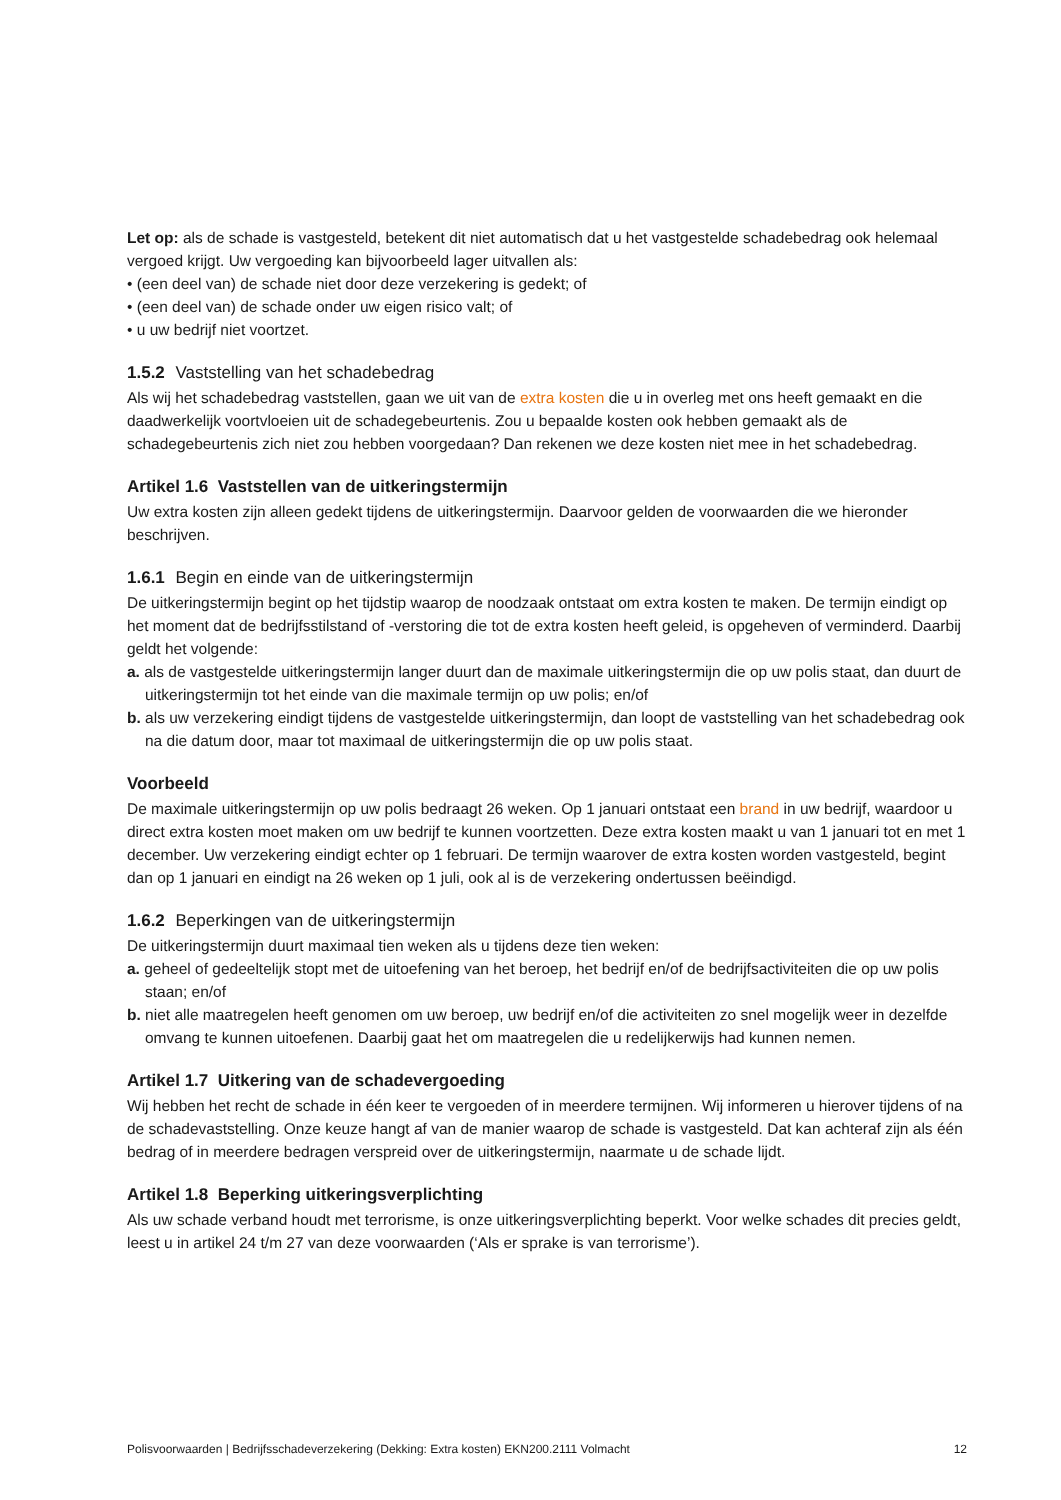Let op: als de schade is vastgesteld, betekent dit niet automatisch dat u het vastgestelde schadebedrag ook helemaal vergoed krijgt. Uw vergoeding kan bijvoorbeeld lager uitvallen als:
• (een deel van) de schade niet door deze verzekering is gedekt; of
• (een deel van) de schade onder uw eigen risico valt; of
• u uw bedrijf niet voortzet.
1.5.2 Vaststelling van het schadebedrag
Als wij het schadebedrag vaststellen, gaan we uit van de extra kosten die u in overleg met ons heeft gemaakt en die daadwerkelijk voortvloeien uit de schadegebeurtenis. Zou u bepaalde kosten ook hebben gemaakt als de schadegebeurtenis zich niet zou hebben voorgedaan? Dan rekenen we deze kosten niet mee in het schadebedrag.
Artikel 1.6 Vaststellen van de uitkeringstermijn
Uw extra kosten zijn alleen gedekt tijdens de uitkeringstermijn. Daarvoor gelden de voorwaarden die we hieronder beschrijven.
1.6.1 Begin en einde van de uitkeringstermijn
De uitkeringstermijn begint op het tijdstip waarop de noodzaak ontstaat om extra kosten te maken. De termijn eindigt op het moment dat de bedrijfsstilstand of -verstoring die tot de extra kosten heeft geleid, is opgeheven of verminderd. Daarbij geldt het volgende:
a. als de vastgestelde uitkeringstermijn langer duurt dan de maximale uitkeringstermijn die op uw polis staat, dan duurt de uitkeringstermijn tot het einde van die maximale termijn op uw polis; en/of
b. als uw verzekering eindigt tijdens de vastgestelde uitkeringstermijn, dan loopt de vaststelling van het schadebedrag ook na die datum door, maar tot maximaal de uitkeringstermijn die op uw polis staat.
Voorbeeld
De maximale uitkeringstermijn op uw polis bedraagt 26 weken. Op 1 januari ontstaat een brand in uw bedrijf, waardoor u direct extra kosten moet maken om uw bedrijf te kunnen voortzetten. Deze extra kosten maakt u van 1 januari tot en met 1 december. Uw verzekering eindigt echter op 1 februari. De termijn waarover de extra kosten worden vastgesteld, begint dan op 1 januari en eindigt na 26 weken op 1 juli, ook al is de verzekering ondertussen beëindigd.
1.6.2 Beperkingen van de uitkeringstermijn
De uitkeringstermijn duurt maximaal tien weken als u tijdens deze tien weken:
a. geheel of gedeeltelijk stopt met de uitoefening van het beroep, het bedrijf en/of de bedrijfsactiviteiten die op uw polis staan; en/of
b. niet alle maatregelen heeft genomen om uw beroep, uw bedrijf en/of die activiteiten zo snel mogelijk weer in dezelfde omvang te kunnen uitoefenen. Daarbij gaat het om maatregelen die u redelijkerwijs had kunnen nemen.
Artikel 1.7 Uitkering van de schadevergoeding
Wij hebben het recht de schade in één keer te vergoeden of in meerdere termijnen. Wij informeren u hierover tijdens of na de schadevaststelling. Onze keuze hangt af van de manier waarop de schade is vastgesteld. Dat kan achteraf zijn als één bedrag of in meerdere bedragen verspreid over de uitkeringstermijn, naarmate u de schade lijdt.
Artikel 1.8 Beperking uitkeringsverplichting
Als uw schade verband houdt met terrorisme, is onze uitkeringsverplichting beperkt. Voor welke schades dit precies geldt, leest u in artikel 24 t/m 27 van deze voorwaarden (‘Als er sprake is van terrorisme’).
Polisvoorwaarden | Bedrijfsschadeverzekering (Dekking: Extra kosten) EKN200.2111 Volmacht 12